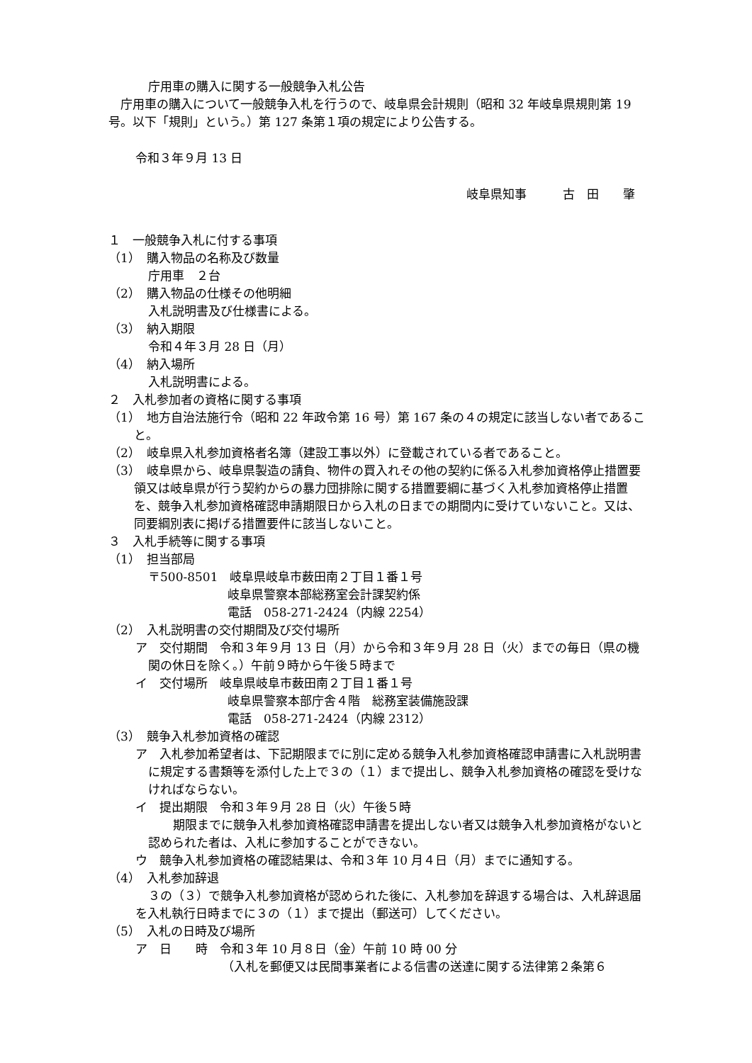庁用車の購入に関する一般競争入札公告
　庁用車の購入について一般競争入札を行うので、岐阜県会計規則（昭和 32 年岐阜県規則第 19 号。以下「規則」という。）第 127 条第１項の規定により公告する。
令和３年９月 13 日
岐阜県知事　　　古　田　　肇
１　一般競争入札に付する事項
（1）　購入物品の名称及び数量
庁用車　２台
（2）　購入物品の仕様その他明細
入札説明書及び仕様書による。
（3）　納入期限
令和４年３月 28 日（月）
（4）　納入場所
入札説明書による。
２　入札参加者の資格に関する事項
（1）　地方自治法施行令（昭和 22 年政令第 16 号）第 167 条の４の規定に該当しない者であること。
（2）　岐阜県入札参加資格者名簿（建設工事以外）に登載されている者であること。
（3）　岐阜県から、岐阜県製造の請負、物件の買入れその他の契約に係る入札参加資格停止措置要領又は岐阜県が行う契約からの暴力団排除に関する措置要綱に基づく入札参加資格停止措置を、競争入札参加資格確認申請期限日から入札の日までの期間内に受けていないこと。又は、同要綱別表に掲げる措置要件に該当しないこと。
３　入札手続等に関する事項
（1）　担当部局
〒500-8501　岐阜県岐阜市薮田南２丁目１番１号
岐阜県警察本部総務室会計課契約係
電話　058-271-2424（内線 2254）
（2）　入札説明書の交付期間及び交付場所
ア　交付期間　令和３年９月 13 日（月）から令和３年９月 28 日（火）までの毎日（県の機関の休日を除く。）午前９時から午後５時まで
イ　交付場所　岐阜県岐阜市薮田南２丁目１番１号
岐阜県警察本部庁舎４階　総務室装備施設課
電話　058-271-2424（内線 2312）
（3）　競争入札参加資格の確認
ア　入札参加希望者は、下記期限までに別に定める競争入札参加資格確認申請書に入札説明書に規定する書類等を添付した上で３の（１）まで提出し、競争入札参加資格の確認を受けなければならない。
イ　提出期限　令和３年９月 28 日（火）午後５時
　期限までに競争入札参加資格確認申請書を提出しない者又は競争入札参加資格がないと認められた者は、入札に参加することができない。
ウ　競争入札参加資格の確認結果は、令和３年 10 月４日（月）までに通知する。
（4）　入札参加辞退
３の（３）で競争入札参加資格が認められた後に、入札参加を辞退する場合は、入札辞退届を入札執行日時までに３の（１）まで提出（郵送可）してください。
（5）　入札の日時及び場所
ア　日　　時　令和３年 10 月８日（金）午前 10 時 00 分
（入札を郵便又は民間事業者による信書の送達に関する法律第２条第６